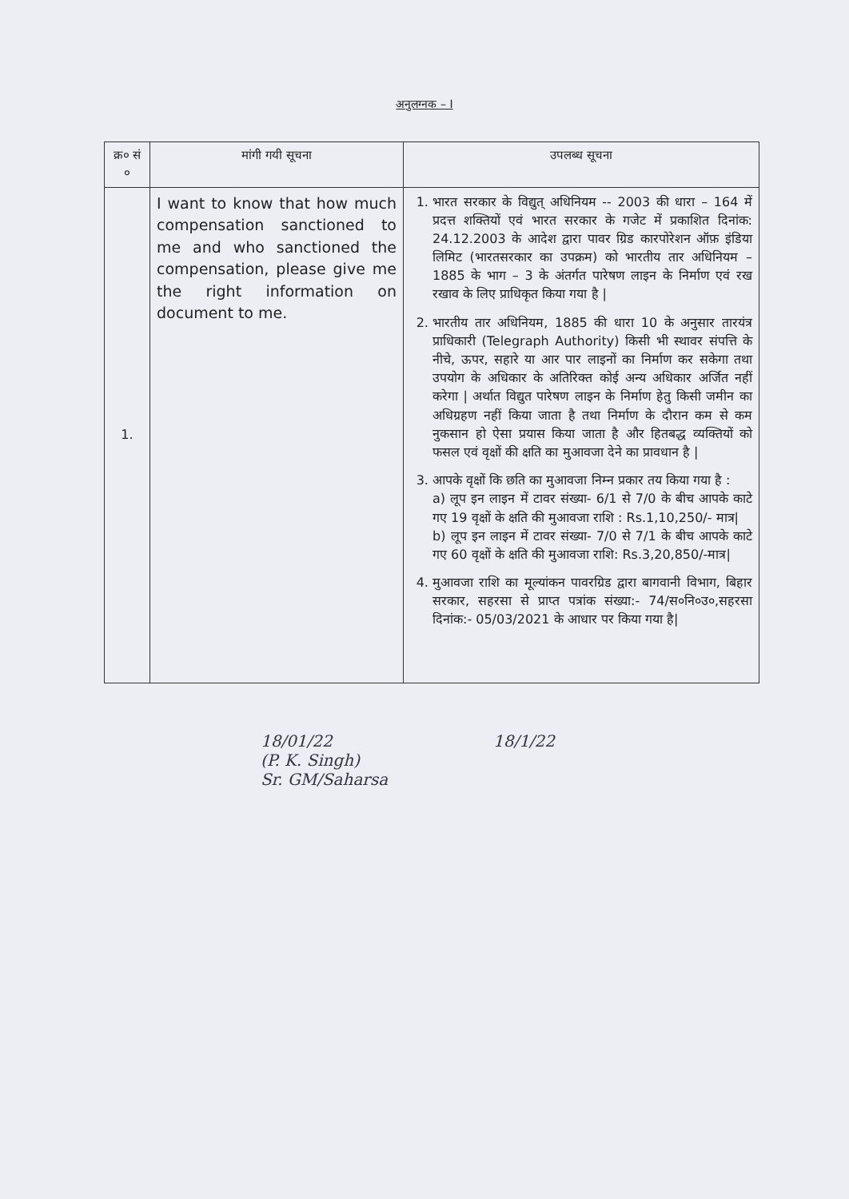अनुलग्नक – I
| क्र० सं ० | मांगी गयी सूचना | उपलब्ध सूचना |
| --- | --- | --- |
| 1. | I want to know that how much compensation sanctioned to me and who sanctioned the compensation, please give me the right information on document to me. | 1. भारत सरकार के विद्युत् अधिनियम -- 2003 की धारा – 164 में प्रदत्त शक्तियों एवं भारत सरकार के गजेट में प्रकाशित दिनांक: 24.12.2003 के आदेश द्वारा पावर ग्रिड कारपोरेशन ऑफ़ इंडिया लिमिट (भारतसरकार का उपक्रम) को भारतीय तार अधिनियम – 1885 के भाग – 3 के अंतर्गत पारेषण लाइन के निर्माण एवं रख रखाव के लिए प्राधिकृत किया गया है / 2. भारतीय तार अधिनियम, 1885 की धारा 10 के अनुसार तारयंत्र प्राधिकारी (Telegraph Authority) किसी भी स्थावर संपत्ति के नीचे, ऊपर, सहारे या आर पार लाइनों का निर्माण कर सकेगा तथा उपयोग के अधिकार के अतिरिक्त कोई अन्य अधिकार अर्जित नहीं करेगा / अर्थात विद्युत पारेषण लाइन के निर्माण हेतु किसी जमीन का अधिग्रहण नहीं किया जाता है तथा निर्माण के दौरान कम से कम नुकसान हो ऐसा प्रयास किया जाता है और हितबद्ध व्यक्तियों को फसल एवं वृक्षों की क्षति का मुआवजा देने का प्रावधान है / 3. आपके वृक्षों कि छति का मुआवजा निम्न प्रकार तय किया गया है : a) लूप इन लाइन में टावर संख्या- 6/1 से 7/0 के बीच आपके काटे गए 19 वृक्षों के क्षति की मुआवजा राशि : Rs.1,10,250/- मात्र/ b) लूप इन लाइन में टावर संख्या- 7/0 से 7/1 के बीच आपके काटे गए 60 वृक्षों के क्षति की मुआवजा राशि: Rs.3,20,850/-मात्र/ 4. मुआवजा राशि का मूल्यांकन पावरग्रिड द्वारा बागवानी विभाग, बिहार सरकार, सहरसा से प्राप्त पत्रांक संख्या:- 74/स०नि०उ०,सहरसा दिनांक:- 05/03/2021 के आधार पर किया गया है/ |
18/01/22
(P. K. Singh)
Sr. GM/Saharsa
18/1/22